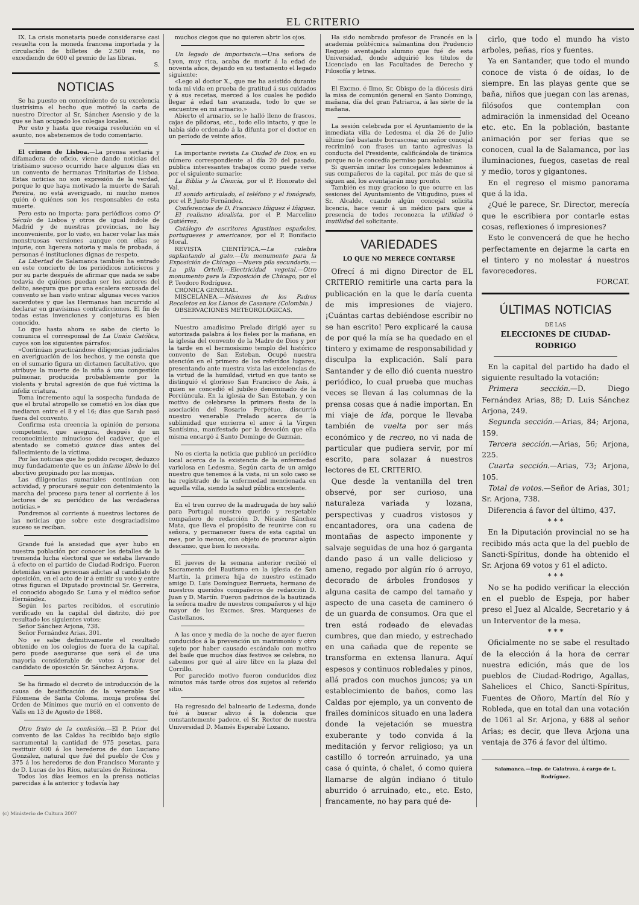EL CRITERIO
IX. La crisis monetaria puede considerarse casi resuelta con la moneda francesa importada y la circulación de billetes de 2.500 reis, no excediendo de 600 el premio de las libras.
S.
NOTICIAS
Se ha puesto en conocimiento de su excelencia ilustrísima el hecho que motivó la carta de nuestro Director al Sr. Sánchez Asensio y de la que se han ocupado los colegas locales.
Por esto y hasta que recaiga resolución en el asunto, nos abstenemos de todo comentario.
El crimen de Lisboa.—La prensa sectaria y difamadora de oficio, viene dando noticias del tristísimo suceso ocurrido hace algunos días en un convento de hermanas Trinitarias de Lisboa. Estas noticias no son expresión de la verdad, porque lo que haya motivado la muerte de Sarah Pereira, no está averiguado, ni mucho menos quién ó quiénes son los responsables de esta muerte.
Pero esto no importa: para periódicos como O' Século de Lisboa y otros de igual índole de Madrid y de nuestras provincias, no hay inconveniente, por lo visto, en hacer volar las más monstruosas versiones aunque con ellas se injurie, con ligereza notoria y mala fe probada, á personas é instituciones dignas de respeto.
La Libertad de Salamanca también ha entrado en este concierto de los periódicos noticieros y por su parte después de afirmar que nada se sabe todavía de quiénes puedan ser los autores del delito, asegura que por una escalera excusada del convento se han visto entrar algunas veces varios sacerdotes y que las Hermanas han incurrido al declarar en gravísimas contradicciones. El fin de todas estas invenciones y conjeturas es bien conocido.
Lo que hasta ahora se sabe de cierto lo comunica el corresponsal de La Unión Católica, cuyos son los siguientes párrafos:
«Continúan practicándose diligencias judiciales en averiguación de los hechos, y me consta que en el sumario figura un dictamen facultativo, que atribuye la muerte de la niña á una congestión pulmonar, producida probablemente por la violenta y brutal agresión de que fué víctima la infeliz criatura.
Toma incremento aquí la sospecha fundada de que el brutal atropello se cometió en los días que mediaron entre el 8 y el 16; días que Sarah pasó fuera del convento.
Confirma esta creencia la opinión de persona competente, que asegura, después de un reconocimiento minucioso del cadáver, que el atentado se cometió quince días antes del fallecimiento de la víctima.
Por las noticias que he podido recoger, deduzco muy fundadamente que es un infame libelo lo del abortivo propinado por las monjas.
Las diligencias sumariales continúan con actividad, y procuraré seguir con detenimiento la marcha del proceso para tener al corriente á los lectores de su periódico de las verdaderas noticias.»
Pondremos al corriente á nuestros lectores de las noticias que sobre este desgraciadísimo suceso se reciban.
Grande fué la ansiedad que ayer hubo en nuestra población por conocer los detalles de la tremenda lucha electoral que se estaba llevando á efecto en el partido de Ciudad-Rodrigo. Fueron detenidas varias personas adictas al candidato de oposición, en el acto de ir á emitir su voto y entre otras figuran el Diputado provincial Sr. Gerreira, el conocido abogado Sr. Luna y el médico señor Hernández.
Según los partes recibidos, el escrutinio verificado en la capital del distrito, dió por resultado los siguientes votos:
Señor Sánchez Arjona, 738.
Señor Fernández Arias, 301.
No se sabe definitivamente el resultado obtenido en los colegios de fuera de la capital, pero puede asegurarse que será el de una mayoría considerable de votos á favor del candidato de oposición Sr. Sánchez Arjona.
Se ha firmado el decreto de introducción de la causa de beatificación de la venerable Sor Filomena de Santa Coloma, monja profesa del Orden de Mínimos que murió en el convento de Valls en 13 de Agosto de 1868.
Otro fruto de la confesión.—El P. Prior del convento de las Caldas ha recibido bajo sigilo sacramental la cantidad de 975 pesetas, para restituir 600 á los herederos de don Luciano González, natural que fué del pueblo de Cos y 375 á los herederos de don Francisco Morante y de D. Lucas de los Ríos, naturales de Reinosa.
Todos los días leemos en la prensa noticias parecidas á la anterior y todavía hay
muchos ciegos que no quieren abrir los ojos.
Un legado de importancia.—Una señora de Lyon, muy rica, acaba de morir á la edad de noventa años, dejando en su testamento el legado siguiente:
«Lego al doctor X., que me ha asistido durante toda mi vida en prueba de gratitud á sus cuidados y á sus recetas, merced á los cuales he podido llegar á edad tan avanzada, todo lo que se encuentre en mi armario.»
Abierto el armario, se le halló lleno de frascos, cajas de píldoras, etc., todo ello intacto, y que le había sido ordenado á la difunta por el doctor en un período de veinte años.
La importante revista La Ciudad de Dios, en su número correspondiente al día 20 del pasado, publica interesantes trabajos como puede verse por el siguiente sumario:
La Biblia y la Ciencia, por el P. Honorato del Val.
El sonido articulado, el teléfono y el fonógrafo, por el P. Justo Fernández.
Conferencias de D. Francisco Iñiguez é Iñiguez.
El realismo idealista, por el P. Marcelino Gutiérrez.
Catálogo de escritores Agustinos españoles, portugueses y americanos, por el P. Bonifacio Moral.
REVISTA CIENTÍFICA.—La culebra suplantando al gato.—Un monumento para la Exposición de Chicago.—Nueva pila secundaria.—La pila Ortelli.—Electricidad vegetal.—Otro monumento para la Exposición de Chicago, por el P. Teodoro Rodríguez.
CRÓNICA GENERAL.
MISCELÁNEA.—Misiones de los Padres Recoletos en los Llanos de Casanare (Colombia.)
OBSERVACIONES METEOROLÓGICAS.
Nuestro amadísimo Prelado dirigió ayer su autorizada palabra á los fieles por la mañana, en la iglesia del convento de la Madre de Dios y por la tarde en el hermosísimo templo del histórico convento de San Esteban. Ocupó nuestra atención en el primero de los referidos lugares, presentando ante nuestra vista las excelencias de la virtud de la humildad, virtud en que tanto se distinguió el glorioso San Francisco de Asís, á quien se concedió el jubileo denominado de la Porciúncula. En la iglesia de San Esteban, y con motivo de celebrarse la primera fiesta de la asociación del Rosario Perpétuo, discurrió nuestro venerable Prelado acerca de la sublimidad que encierra el amor á la Virgen Santísima, manifestado por la devoción que ella misma encargó á Santo Domingo de Guzmán.
No es cierta la noticia que publicó un periódico local acerca de la existencia de la enfermedad variolosa en Ledesma. Según carta de un amigo nuestro que tenemos á la vista, ni un solo caso se ha registrado de la enfermedad mencionada en aquella villa, siendo la salud pública excelente.
En el tren correo de la madrugada de hoy salió para Portugal nuestro querido y respetable compañero de redacción D. Nicasio Sánchez Mata, que lleva el propósito de reunirse con su señora, y permanecer fuera de esta capital un mes, por lo menos, con objeto de procurar algún descanso, que bien lo necesita.
El jueves de la semana anterior recibió el Sacramento del Bautismo en la iglesia de San Martín, la primera hija de nuestro estimado amigo D. Luis Domínguez Berrueta, hermano de nuestros queridos compañeros de redacción D. Juan y D. Martín. Fueron padrinos de la bautizada la señora madre de nuestros compañeros y el hijo mayor de los Excmos. Sres. Marqueses de Castellanos.
A las once y media de la noche de ayer fueron conducidos á la prevención un matrimonio y otro sujeto por haber causado escándalo con motivo del baile que muchos días festivos se celebra, no sabemos por qué al aire libre en la plaza del Corrillo.
Por parecido motivo fueron conducidos diez minutos más tarde otros dos sujetos al referido sitio.
Ha regresado del balneario de Ledesma, donde fué á buscar alivio á la dolencia que constantemente padece, el Sr. Rector de nuestra Universidad D. Mamés Esperabé Lozano.
Ha sido nombrado profesor de Francés en la academia politécnica salmantina don Prudencio Requejo aventajado alumno que fué de esta Universidad, donde adquirió los títulos de Licenciado en las Facultades de Derecho y Filosofía y letras.
El Excmo. é Ilmo. Sr. Obispo de la diócesis dirá la misa de comunión general en Santo Domingo, mañana, día del gran Patriarca, á las siete de la mañana.
La sesión celebrada por el Ayuntamiento de la inmediata villa de Ledesma el día 26 de Julio último fué bastante borrascosa; un señor concejal recriminó con frases un tanto agresivas la conducta del Presidente, calificándola de tiránica porque no le concedía permiso para hablar.
Si querrán imitar los concejales ledesminos á sus compañeros de la capital, por más de que si siguen así, los aventajarán muy pronto.
También es muy gracioso lo que ocurre en las sesiones del Ayuntamiento de Vitigudino, pues el Sr. Alcalde, cuando algún concejal solicita licencia, hace venir á un médico para que á presencia de todos reconozca la utilidad ó inutilidad del solicitante.
VARIEDADES
LO QUE NO MERECE CONTARSE
Ofrecí á mi digno Director de EL CRITERIO remitirle una carta para la publicación en la que le daría cuenta de mis impresiones de viajero. ¡Cuántas cartas debiéndose escribir no se han escrito! Pero explicaré la causa de por qué la mía se ha quedado en el tintero y eximame de responsabilidad y disculpa la explicación. Salí para Santander y de ello dió cuenta nuestro periódico, lo cual prueba que muchas veces se llevan á las columnas de la prensa cosas que á nadie importan. En mi viaje de ida, porque le llevaba también de vuelta por ser más económico y de recreo, no vi nada de particular que pudiera servir, por mí escrito, para solazar á nuestros lectores de EL CRITERIO.
Que desde la ventanilla del tren observé, por ser curioso, una naturaleza variada y lozana, perspectivas y cuadros vistosos y encantadores, ora una cadena de montañas de aspecto imponente y salvaje seguidas de una hoz ó garganta dando paso á un valle delicioso y ameno, regado por algún río ó arroyo, decorado de árboles frondosos y alguna casita de campo del tamaño y aspecto de una caseta de caminero ó de un guarda de consumos. Ora que el tren está rodeado de elevadas cumbres, que dan miedo, y estrechado en una cañada que de repente se transforma en extensa llanura. Aquí espesos y continuos robledales y pinos, allá prados con muchos juncos; ya un establecimiento de baños, como las Caldas por ejemplo, ya un convento de frailes dominicos situado en una ladera donde la vejetación se muestra exuberante y todo convida á la meditación y fervor religioso; ya un castillo ó torreón arruinado, ya una casa ó quinta, ó chalet, ó como quiera llamarse de algún indiano ó titulo aburrido ó arruinado, etc., etc. Esto, francamente, no hay para qué de-
cirlo, que todo el mundo ha visto arboles, peñas, ríos y fuentes.
Ya en Santander, que todo el mundo conoce de vista ó de oídas, lo de siempre. En las playas gente que se baña, niños que juegan con las arenas, filósofos que contemplan con admiración la inmensidad del Oceano etc. etc. En la población, bastante animación por ser ferias que se conocen, cual la de Salamanca, por las iluminaciones, fuegos, casetas de real y medio, toros y gigantones.
En el regreso el mismo panorama que á la ida.
¿Qué le parece, Sr. Director, merecía que le escribiera por contarle estas cosas, reflexiones ó impresiones?
Esto le convencerá de que he hecho perfectamente en dejarme la carta en el tintero y no molestar á nuestros favorecedores.
FORCAT.
ÚLTIMAS NOTICIAS
DE LAS
ELECCIONES DE CIUDAD-RODRIGO
En la capital del partido ha dado el siguiente resultado la votación:
Primera sección.—D. Diego Fernández Arias, 88; D. Luis Sánchez Arjona, 249.
Segunda sección.—Arias, 84; Arjona, 159.
Tercera sección.—Arias, 56; Arjona, 225.
Cuarta sección.—Arias, 73; Arjona, 105.
Total de votos.—Señor de Arias, 301; Sr. Arjona, 738.
Diferencia á favor del último, 437.
* * *
En la Diputación provincial no se ha recibido más acta que la del pueblo de Sancti-Spíritus, donde ha obtenido el Sr. Arjona 69 votos y 61 el adicto.
* * *
No se ha podido verificar la elección en el pueblo de Espeja, por haber preso el Juez al Alcalde, Secretario y á un Interventor de la mesa.
* * *
Oficialmente no se sabe el resultado de la elección á la hora de cerrar nuestra edición, más que de los pueblos de Ciudad-Rodrigo, Agallas, Sahelices el Chico, Sancti-Spíritus, Fuentes de Oñoro, Martín del Río y Robleda, que en total dan una votación de 1061 al Sr. Arjona, y 688 al señor Arias; es decir, que lleva Arjona una ventaja de 376 á favor del último.
Salamanca.—Imp. de Calatrava, á cargo de L. Rodríguez.
(c) Ministerio de Cultura 2007